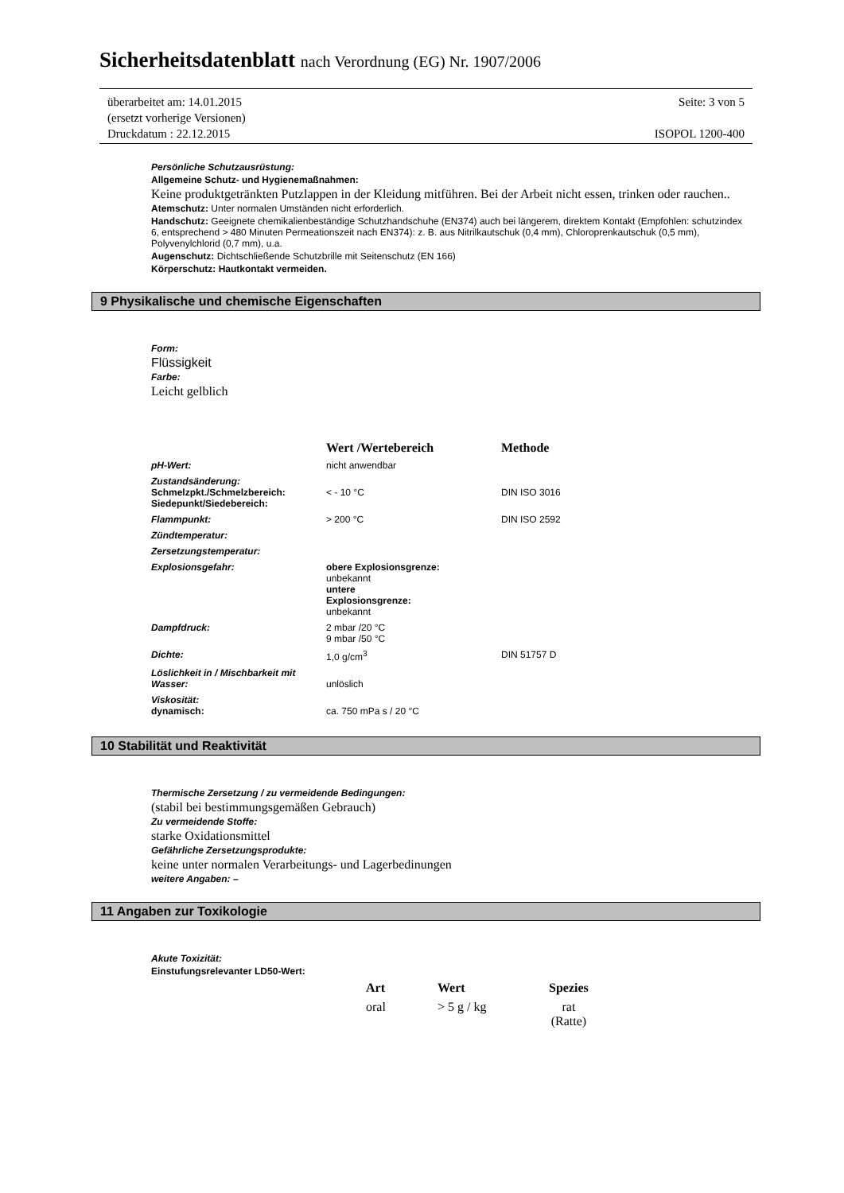Sicherheitsdatenblatt nach Verordnung (EG) Nr. 1907/2006
überarbeitet am: 14.01.2015
(ersetzt vorherige Versionen)
Druckdatum : 22.12.2015
Seite: 3 von 5
ISOPOL 1200-400
Persönliche Schutzausrüstung:
Allgemeine Schutz- und Hygienemaßnahmen:
Keine produktgetränkten Putzlappen in der Kleidung mitführen. Bei der Arbeit nicht essen, trinken oder rauchen..
Atemschutz: Unter normalen Umständen nicht erforderlich.
Handschutz: Geeignete chemikalienbeständige Schutzhandschuhe (EN374) auch bei längerem, direktem Kontakt (Empfohlen: schutzindex 6, entsprechend > 480 Minuten Permeationszeit nach EN374): z. B. aus Nitrilkautschuk (0,4 mm), Chloroprenkautschuk (0,5 mm), Polyvenylchlorid (0,7 mm), u.a.
Augenschutz: Dichtschließende Schutzbrille mit Seitenschutz (EN 166)
Körperschutz: Hautkontakt vermeiden.
9 Physikalische und chemische Eigenschaften
Form:
Flüssigkeit
Farbe:
Leicht gelblich
| | Wert /Wertebereich | Methode |
| pH-Wert: | nicht anwendbar | |
| Zustandsänderung: Schmelzpkt./Schmelzbereich: Siedepunkt/Siedebereich: | < - 10 °C | DIN ISO 3016 |
| Flammpunkt: | > 200 °C | DIN ISO 2592 |
| Zündtemperatur: | | |
| Zersetzungstemperatur: | | |
| Explosionsgefahr: | obere Explosionsgrenze: unbekannt untere Explosionsgrenze: unbekannt | |
| Dampfdruck: | 2 mbar /20 °C 9 mbar /50 °C | |
| Dichte: | 1,0 g/cm<sup>3</sup> | DIN 51757 D |
| Löslichkeit in / Mischbarkeit mit Wasser: | unlöslich | |
| Viskosität: dynamisch: | ca. 750 mPa s / 20 °C | |
10 Stabilität und Reaktivität
Thermische Zersetzung / zu vermeidende Bedingungen:
(stabil bei bestimmungsgemäßen Gebrauch)
Zu vermeidende Stoffe:
starke Oxidationsmittel
Gefährliche Zersetzungsprodukte:
keine unter normalen Verarbeitungs- und Lagerbedinungen
weitere Angaben: –
11 Angaben zur Toxikologie
Akute Toxizität:
Einstufungsrelevanter LD50-Wert:
| Art | Wert | Spezies |
| oral | > 5 g / kg | rat (Ratte) |